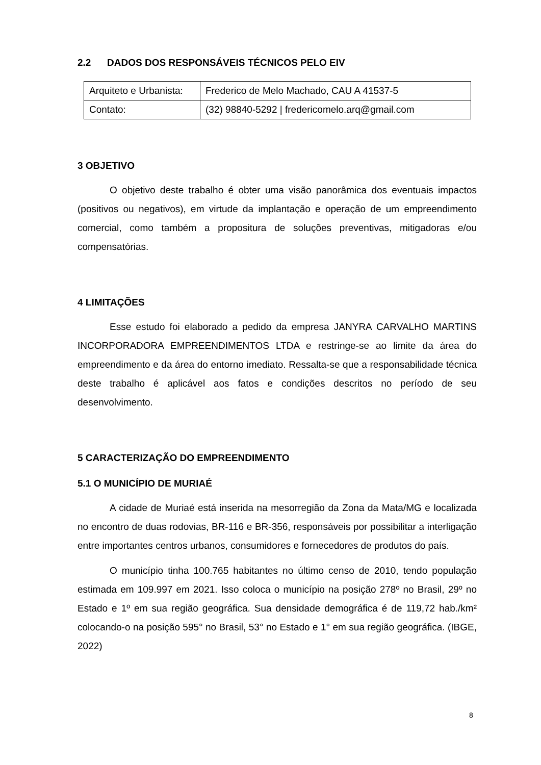2.2 DADOS DOS RESPONSÁVEIS TÉCNICOS PELO EIV
| Arquiteto e Urbanista: | Frederico de Melo Machado, CAU A 41537-5 |
| Contato: | (32) 98840-5292 / fredericomelo.arq@gmail.com |
3 OBJETIVO
O objetivo deste trabalho é obter uma visão panorâmica dos eventuais impactos (positivos ou negativos), em virtude da implantação e operação de um empreendimento comercial, como também a propositura de soluções preventivas, mitigadoras e/ou compensatórias.
4 LIMITAÇÕES
Esse estudo foi elaborado a pedido da empresa JANYRA CARVALHO MARTINS INCORPORADORA EMPREENDIMENTOS LTDA e restringe-se ao limite da área do empreendimento e da área do entorno imediato. Ressalta-se que a responsabilidade técnica deste trabalho é aplicável aos fatos e condições descritos no período de seu desenvolvimento.
5 CARACTERIZAÇÃO DO EMPREENDIMENTO
5.1 O MUNICÍPIO DE MURIAÉ
A cidade de Muriaé está inserida na mesorregião da Zona da Mata/MG e localizada no encontro de duas rodovias, BR-116 e BR-356, responsáveis por possibilitar a interligação entre importantes centros urbanos, consumidores e fornecedores de produtos do país.
O município tinha 100.765 habitantes no último censo de 2010, tendo população estimada em 109.997 em 2021. Isso coloca o município na posição 278º no Brasil, 29º no Estado e 1º em sua região geográfica. Sua densidade demográfica é de 119,72 hab./km² colocando-o na posição 595° no Brasil, 53° no Estado e 1° em sua região geográfica. (IBGE, 2022)
8